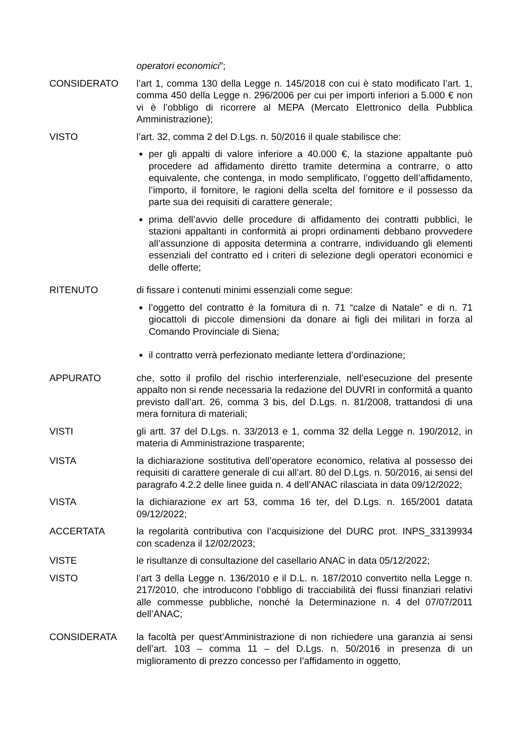operatori economici”;
CONSIDERATO l’art 1, comma 130 della Legge n. 145/2018 con cui è stato modificato l’art. 1, comma 450 della Legge n. 296/2006 per cui per importi inferiori a 5.000 € non vi è l’obbligo di ricorrere al MEPA (Mercato Elettronico della Pubblica Amministrazione);
VISTO l’art. 32, comma 2 del D.Lgs. n. 50/2016 il quale stabilisce che:
per gli appalti di valore inferiore a 40.000 €, la stazione appaltante può procedere ad affidamento diretto tramite determina a contrarre, o atto equivalente, che contenga, in modo semplificato, l’oggetto dell’affidamento, l’importo, il fornitore, le ragioni della scelta del fornitore e il possesso da parte sua dei requisiti di carattere generale;
prima dell’avvio delle procedure di affidamento dei contratti pubblici, le stazioni appaltanti in conformità ai propri ordinamenti debbano provvedere all’assunzione di apposita determina a contrarre, individuando gli elementi essenziali del contratto ed i criteri di selezione degli operatori economici e delle offerte;
RITENUTO di fissare i contenuti minimi essenziali come segue:
l’oggetto del contratto è la fornitura di n. 71 “calze di Natale” e di n. 71 giocattoli di piccole dimensioni da donare ai figli dei militari in forza al Comando Provinciale di Siena;
il contratto verrà perfezionato mediante lettera d’ordinazione;
APPURATO che, sotto il profilo del rischio interferenziale, nell’esecuzione del presente appalto non si rende necessaria la redazione del DUVRI in conformità a quanto previsto dall’art. 26, comma 3 bis, del D.Lgs. n. 81/2008, trattandosi di una mera fornitura di materiali;
VISTI gli artt. 37 del D.Lgs. n. 33/2013 e 1, comma 32 della Legge n. 190/2012, in materia di Amministrazione trasparente;
VISTA la dichiarazione sostitutiva dell’operatore economico, relativa al possesso dei requisiti di carattere generale di cui all’art. 80 del D.Lgs. n. 50/2016, ai sensi del paragrafo 4.2.2 delle linee guida n. 4 dell’ANAC rilasciata in data 09/12/2022;
VISTA la dichiarazione ex art 53, comma 16 ter, del D.Lgs. n. 165/2001 datata 09/12/2022;
ACCERTATA la regolarità contributiva con l’acquisizione del DURC prot. INPS_33139934 con scadenza il 12/02/2023;
VISTE le risultanze di consultazione del casellario ANAC in data 05/12/2022;
VISTO l’art 3 della Legge n. 136/2010 e il D.L. n. 187/2010 convertito nella Legge n. 217/2010, che introducono l’obbligo di tracciabilità dei flussi finanziari relativi alle commesse pubbliche, nonché la Determinazione n. 4 del 07/07/2011 dell’ANAC;
CONSIDERATA la facoltà per quest’Amministrazione di non richiedere una garanzia ai sensi dell’art. 103 – comma 11 – del D.Lgs. n. 50/2016 in presenza di un miglioramento di prezzo concesso per l’affidamento in oggetto,